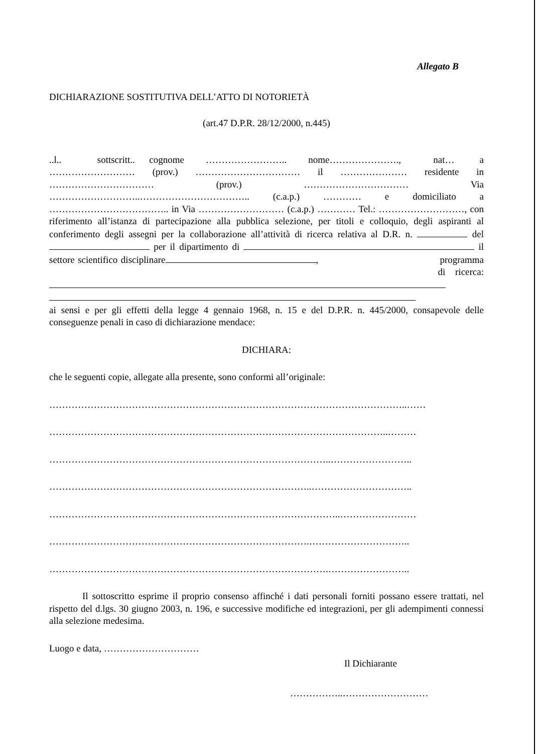Allegato B
DICHIARAZIONE SOSTITUTIVA DELL’ATTO DI NOTORIETÀ
(art.47 D.P.R. 28/12/2000, n.445)
..l.. sottscritt.. cognome …………………….. nome…………………., nat… a ……………………… (prov.) …………………………… il ………………… residente in …………………………… (prov.) …………………………… Via ………………………..…………………………….. (c.a.p.) ………… e domiciliato a ……………………………….. in Via ……………………… (c.a.p.) ………… Tel.: ………………………, con riferimento all’istanza di partecipazione alla pubblica selezione, per titoli e colloquio, degli aspiranti al conferimento degli assegni per la collaborazione all’attività di ricerca relativa al D.R. n. del per il dipartimento di il settore scientifico disciplinare , programma di ricerca:
ai sensi e per gli effetti della legge 4 gennaio 1968, n. 15 e del D.P.R. n. 445/2000, consapevole delle conseguenze penali in caso di dichiarazione mendace:
DICHIARA:
che le seguenti copie, allegate alla presente, sono conformi all’originale:
…………………………………………………………………………………………………..……
……………………………………………………………………………………………..………
……………………………………………………………………………..……………………..
………………………………………………………………………..…………………………..
………………………………………………………………………………..……………………
……………………………………………………………………….…………………………..
…………………………………………………………………………….……………………..
Il sottoscritto esprime il proprio consenso affinché i dati personali forniti possano essere trattati, nel rispetto del d.lgs. 30 giugno 2003, n. 196, e successive modifiche ed integrazioni, per gli adempimenti connessi alla selezione medesima.
Luogo e data, …………………………
Il Dichiarante
……………..………………………